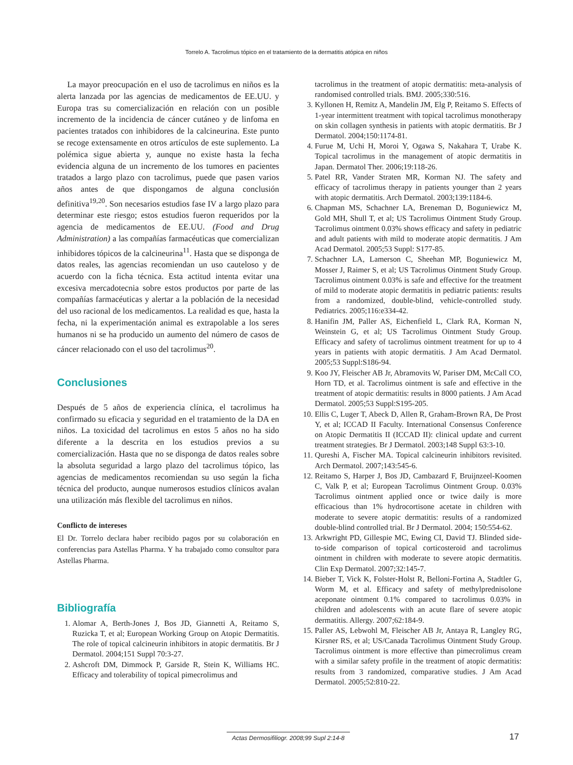Torrelo A. Tacrolimus tópico en el tratamiento de la dermatitis atópica en niños
La mayor preocupación en el uso de tacrolimus en niños es la alerta lanzada por las agencias de medicamentos de EE.UU. y Europa tras su comercialización en relación con un posible incremento de la incidencia de cáncer cutáneo y de linfoma en pacientes tratados con inhibidores de la calcineurina. Este punto se recoge extensamente en otros artículos de este suplemento. La polémica sigue abierta y, aunque no existe hasta la fecha evidencia alguna de un incremento de los tumores en pacientes tratados a largo plazo con tacrolimus, puede que pasen varios años antes de que dispongamos de alguna conclusión definitiva<sup>19,20</sup>. Son necesarios estudios fase IV a largo plazo para determinar este riesgo; estos estudios fueron requeridos por la agencia de medicamentos de EE.UU. (Food and Drug Administration) a las compañías farmacéuticas que comercializan inhibidores tópicos de la calcineurina<sup>11</sup>. Hasta que se disponga de datos reales, las agencias recomiendan un uso cauteloso y de acuerdo con la ficha técnica. Esta actitud intenta evitar una excesiva mercadotecnia sobre estos productos por parte de las compañías farmacéuticas y alertar a la población de la necesidad del uso racional de los medicamentos. La realidad es que, hasta la fecha, ni la experimentación animal es extrapolable a los seres humanos ni se ha producido un aumento del número de casos de cáncer relacionado con el uso del tacrolimus<sup>20</sup>.
Conclusiones
Después de 5 años de experiencia clínica, el tacrolimus ha confirmado su eficacia y seguridad en el tratamiento de la DA en niños. La toxicidad del tacrolimus en estos 5 años no ha sido diferente a la descrita en los estudios previos a su comercialización. Hasta que no se disponga de datos reales sobre la absoluta seguridad a largo plazo del tacrolimus tópico, las agencias de medicamentos recomiendan su uso según la ficha técnica del producto, aunque numerosos estudios clínicos avalan una utilización más flexible del tacrolimus en niños.
Conflicto de intereses
El Dr. Torrelo declara haber recibido pagos por su colaboración en conferencias para Astellas Pharma. Y ha trabajado como consultor para Astellas Pharma.
Bibliografía
1. Alomar A, Berth-Jones J, Bos JD, Giannetti A, Reitamo S, Ruzicka T, et al; European Working Group on Atopic Dermatitis. The role of topical calcineurin inhibitors in atopic dermatitis. Br J Dermatol. 2004;151 Suppl 70:3-27.
2. Ashcroft DM, Dimmock P, Garside R, Stein K, Williams HC. Efficacy and tolerability of topical pimecrolimus and
tacrolimus in the treatment of atopic dermatitis: meta-analysis of randomised controlled trials. BMJ. 2005;330:516.
3. Kyllonen H, Remitz A, Mandelin JM, Elg P, Reitamo S. Effects of 1-year intermittent treatment with topical tacrolimus monotherapy on skin collagen synthesis in patients with atopic dermatitis. Br J Dermatol. 2004;150:1174-81.
4. Furue M, Uchi H, Moroi Y, Ogawa S, Nakahara T, Urabe K. Topical tacrolimus in the management of atopic dermatitis in Japan. Dermatol Ther. 2006;19:118-26.
5. Patel RR, Vander Straten MR, Korman NJ. The safety and efficacy of tacrolimus therapy in patients younger than 2 years with atopic dermatitis. Arch Dermatol. 2003;139:1184-6.
6. Chapman MS, Schachner LA, Breneman D, Boguniewicz M, Gold MH, Shull T, et al; US Tacrolimus Ointment Study Group. Tacrolimus ointment 0.03% shows efficacy and safety in pediatric and adult patients with mild to moderate atopic dermatitis. J Am Acad Dermatol. 2005;53 Suppl: S177-85.
7. Schachner LA, Lamerson C, Sheehan MP, Boguniewicz M, Mosser J, Raimer S, et al; US Tacrolimus Ointment Study Group. Tacrolimus ointment 0.03% is safe and effective for the treatment of mild to moderate atopic dermatitis in pediatric patients: results from a randomized, double-blind, vehicle-controlled study. Pediatrics. 2005;116:e334-42.
8. Hanifin JM, Paller AS, Eichenfield L, Clark RA, Korman N, Weinstein G, et al; US Tacrolimus Ointment Study Group. Efficacy and safety of tacrolimus ointment treatment for up to 4 years in patients with atopic dermatitis. J Am Acad Dermatol. 2005;53 Suppl:S186-94.
9. Koo JY, Fleischer AB Jr, Abramovits W, Pariser DM, McCall CO, Horn TD, et al. Tacrolimus ointment is safe and effective in the treatment of atopic dermatitis: results in 8000 patients. J Am Acad Dermatol. 2005;53 Suppl:S195-205.
10. Ellis C, Luger T, Abeck D, Allen R, Graham-Brown RA, De Prost Y, et al; ICCAD II Faculty. International Consensus Conference on Atopic Dermatitis II (ICCAD II): clinical update and current treatment strategies. Br J Dermatol. 2003;148 Suppl 63:3-10.
11. Qureshi A, Fischer MA. Topical calcineurin inhibitors revisited. Arch Dermatol. 2007;143:545-6.
12. Reitamo S, Harper J, Bos JD, Cambazard F, Bruijnzeel-Koomen C, Valk P, et al; European Tacrolimus Ointment Group. 0.03% Tacrolimus ointment applied once or twice daily is more efficacious than 1% hydrocortisone acetate in children with moderate to severe atopic dermatitis: results of a randomized double-blind controlled trial. Br J Dermatol. 2004; 150:554-62.
13. Arkwright PD, Gillespie MC, Ewing CI, David TJ. Blinded side-to-side comparison of topical corticosteroid and tacrolimus ointment in children with moderate to severe atopic dermatitis. Clin Exp Dermatol. 2007;32:145-7.
14. Bieber T, Vick K, Folster-Holst R, Belloni-Fortina A, Stadtler G, Worm M, et al. Efficacy and safety of methylprednisolone aceponate ointment 0.1% compared to tacrolimus 0.03% in children and adolescents with an acute flare of severe atopic dermatitis. Allergy. 2007;62:184-9.
15. Paller AS, Lebwohl M, Fleischer AB Jr, Antaya R, Langley RG, Kirsner RS, et al; US/Canada Tacrolimus Ointment Study Group. Tacrolimus ointment is more effective than pimecrolimus cream with a similar safety profile in the treatment of atopic dermatitis: results from 3 randomized, comparative studies. J Am Acad Dermatol. 2005;52:810-22.
Actas Dermosifiliogr. 2008;99 Supl 2:14-8
17